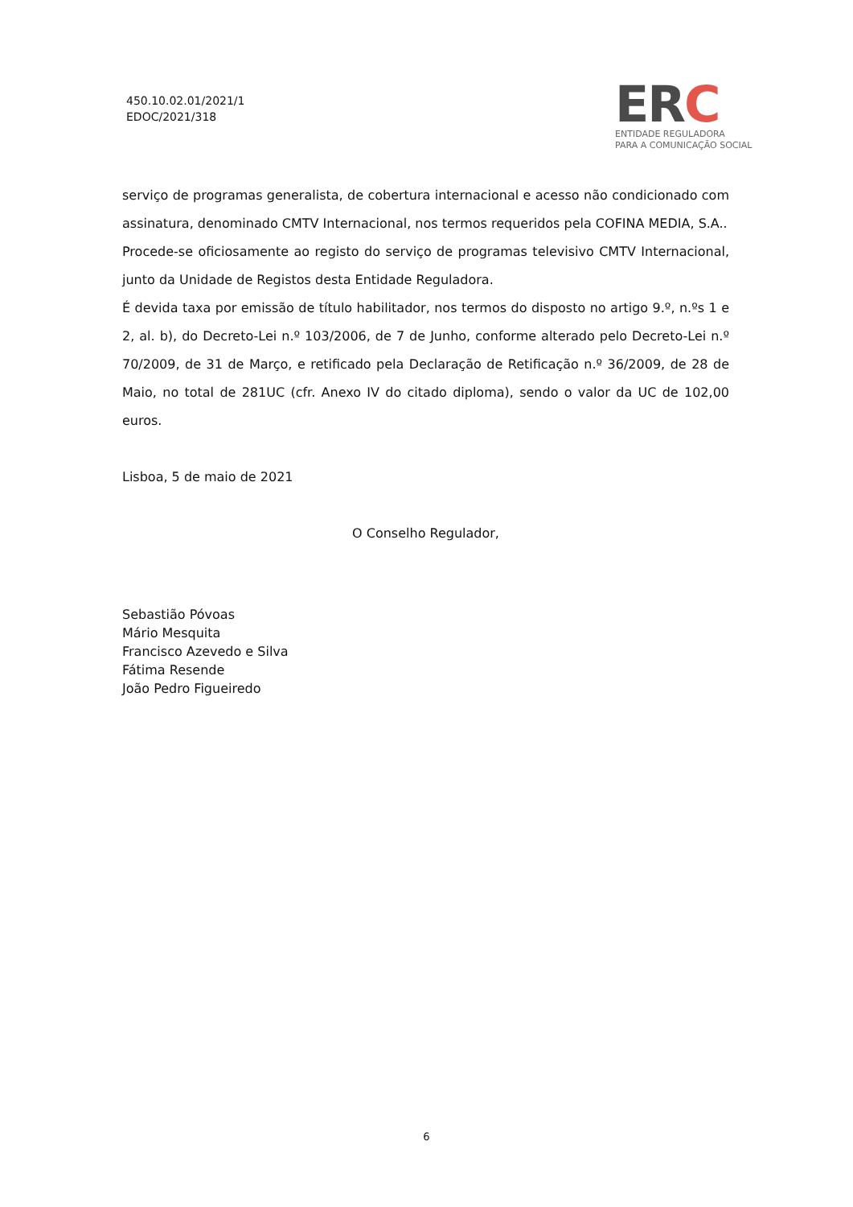450.10.02.01/2021/1
EDOC/2021/318
ERC
ENTIDADE REGULADORA
PARA A COMUNICAÇÃO SOCIAL
serviço de programas generalista, de cobertura internacional e acesso não condicionado com assinatura, denominado CMTV Internacional, nos termos requeridos pela COFINA MEDIA, S.A..
Procede-se oficiosamente ao registo do serviço de programas televisivo CMTV Internacional, junto da Unidade de Registos desta Entidade Reguladora.
É devida taxa por emissão de título habilitador, nos termos do disposto no artigo 9.º, n.ºs 1 e 2, al. b), do Decreto-Lei n.º 103/2006, de 7 de Junho, conforme alterado pelo Decreto-Lei n.º 70/2009, de 31 de Março, e retificado pela Declaração de Retificação n.º 36/2009, de 28 de Maio, no total de 281UC (cfr. Anexo IV do citado diploma), sendo o valor da UC de 102,00 euros.
Lisboa, 5 de maio de 2021
O Conselho Regulador,
Sebastião Póvoas
Mário Mesquita
Francisco Azevedo e Silva
Fátima Resende
João Pedro Figueiredo
6